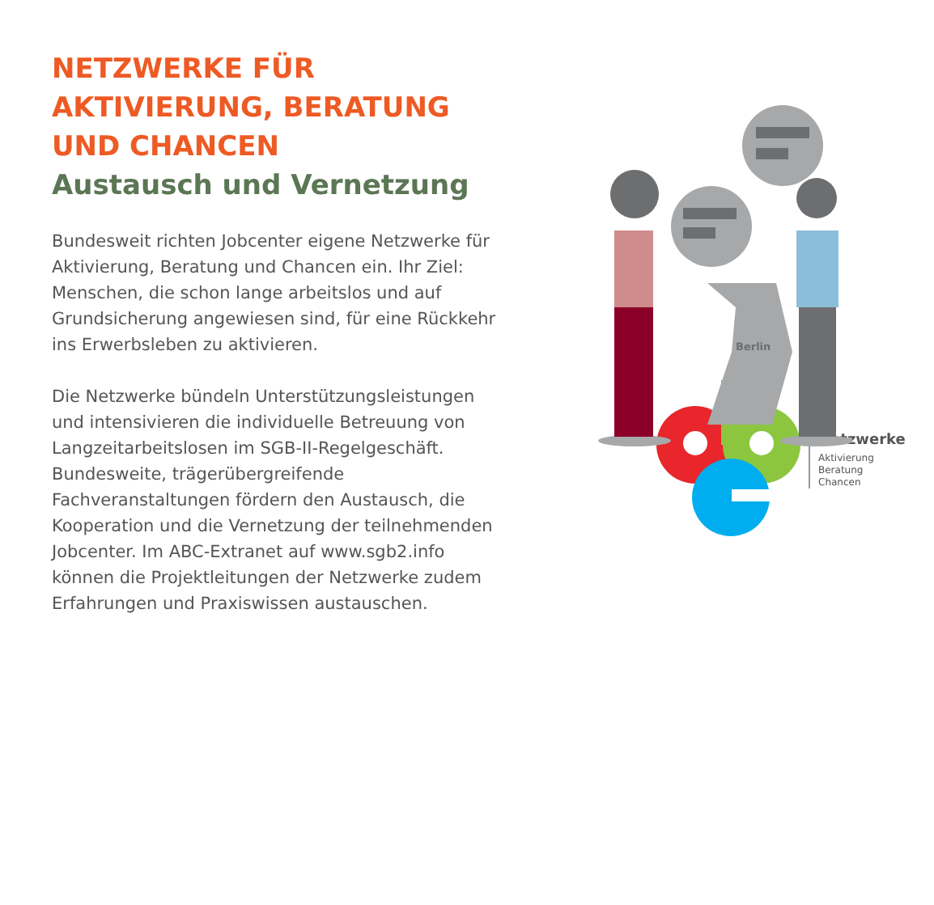NETZWERKE FÜR AKTIVIERUNG, BERATUNG UND CHANCEN
Austausch und Vernetzung
Bundesweit richten Jobcenter eigene Netzwerke für Aktivierung, Beratung und Chancen ein. Ihr Ziel: Menschen, die schon lange arbeitslos und auf Grundsicherung angewiesen sind, für eine Rückkehr ins Erwerbsleben zu aktivieren.
Die Netzwerke bündeln Unterstützungsleistungen und intensivieren die individuelle Betreuung von Langzeitarbeitslosen im SGB-II-Regelgeschäft. Bundesweite, trägerübergreifende Fachveranstaltungen fördern den Austausch, die Kooperation und die Vernetzung der teilnehmenden Jobcenter. Im ABC-Extranet auf www.sgb2.info können die Projektleitungen der Netzwerke zudem Erfahrungen und Praxiswissen austauschen.
Berlin
Netzwerke
Aktivierung
Beratung
Chancen